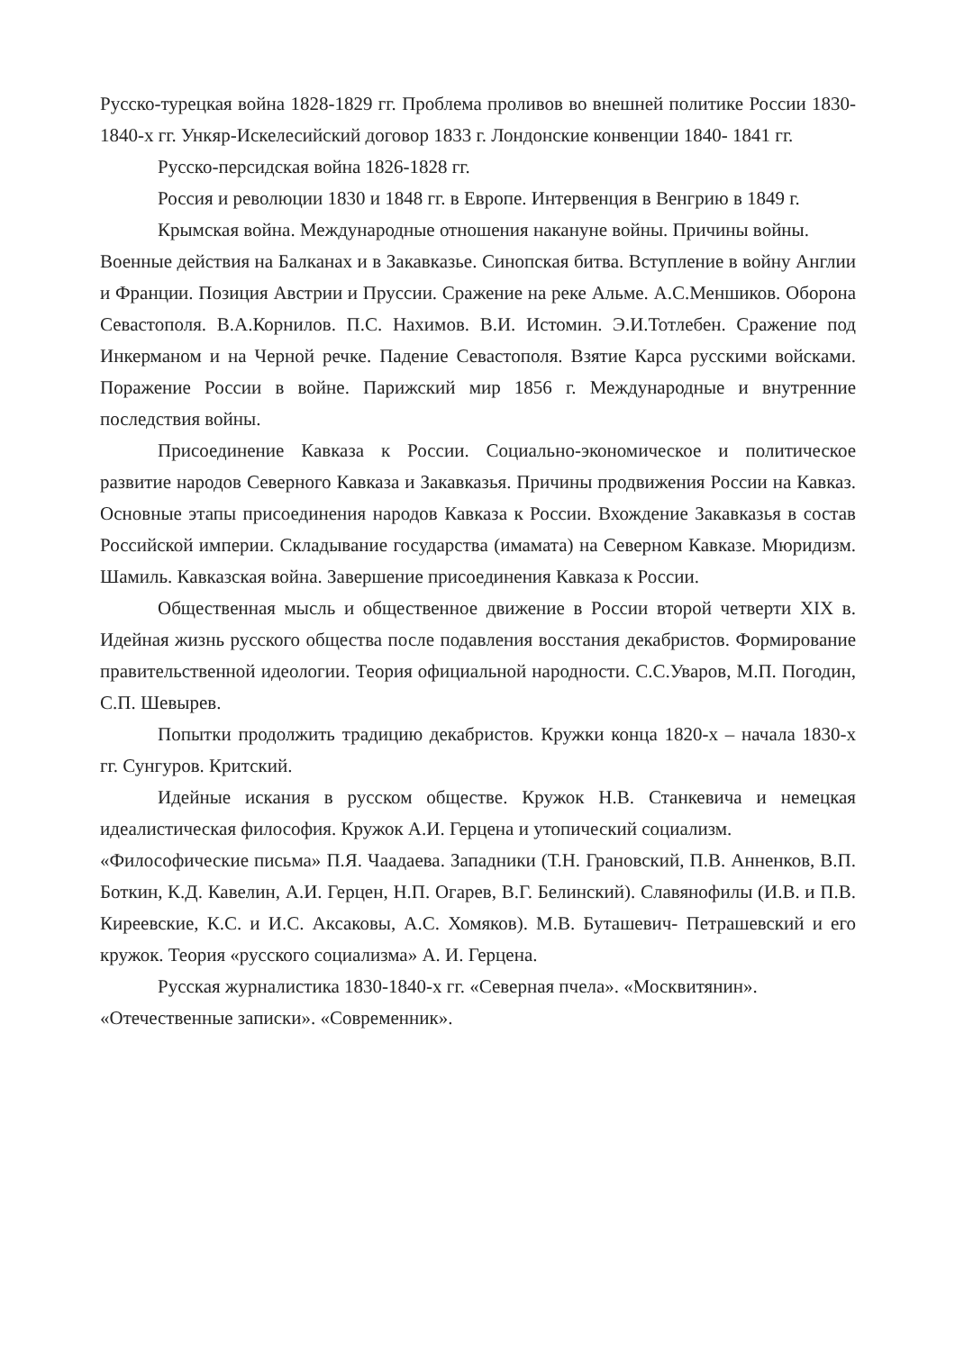Русско-турецкая война 1828-1829 гг. Проблема проливов во внешней политике России 1830-1840-х гг. Ункяр-Искелесийский договор 1833 г. Лондонские конвенции 1840- 1841 гг.
Русско-персидская война 1826-1828 гг.
Россия и революции 1830 и 1848 гг. в Европе. Интервенция в Венгрию в 1849 г.
Крымская война. Международные отношения накануне войны. Причины войны.
Военные действия на Балканах и в Закавказье. Синопская битва. Вступление в войну Англии и Франции. Позиция Австрии и Пруссии. Сражение на реке Альме. А.С.Меншиков. Оборона Севастополя. В.А.Корнилов. П.С. Нахимов. В.И. Истомин. Э.И.Тотлебен. Сражение под Инкерманом и на Черной речке. Падение Севастополя. Взятие Карса русскими войсками. Поражение России в войне. Парижский мир 1856 г. Международные и внутренние последствия войны.
Присоединение Кавказа к России. Социально-экономическое и политическое развитие народов Северного Кавказа и Закавказья. Причины продвижения России на Кавказ. Основные этапы присоединения народов Кавказа к России. Вхождение Закавказья в состав Российской империи. Складывание государства (имамата) на Северном Кавказе. Мюридизм. Шамиль. Кавказская война. Завершение присоединения Кавказа к России.
Общественная мысль и общественное движение в России второй четверти XIX в. Идейная жизнь русского общества после подавления восстания декабристов. Формирование правительственной идеологии. Теория официальной народности. С.С.Уваров, М.П. Погодин, С.П. Шевырев.
Попытки продолжить традицию декабристов. Кружки конца 1820-х – начала 1830-х гг. Сунгуров. Критский.
Идейные искания в русском обществе. Кружок Н.В. Станкевича и немецкая идеалистическая философия. Кружок А.И. Герцена и утопический социализм.
«Философические письма» П.Я. Чаадаева. Западники (Т.Н. Грановский, П.В. Анненков, В.П. Боткин, К.Д. Кавелин, А.И. Герцен, Н.П. Огарев, В.Г. Белинский). Славянофилы (И.В. и П.В. Киреевские, К.С. и И.С. Аксаковы, А.С. Хомяков). М.В. Буташевич- Петрашевский и его кружок. Теория «русского социализма» А. И. Герцена.
Русская журналистика 1830-1840-х гг. «Северная пчела». «Москвитянин».
«Отечественные записки». «Современник».